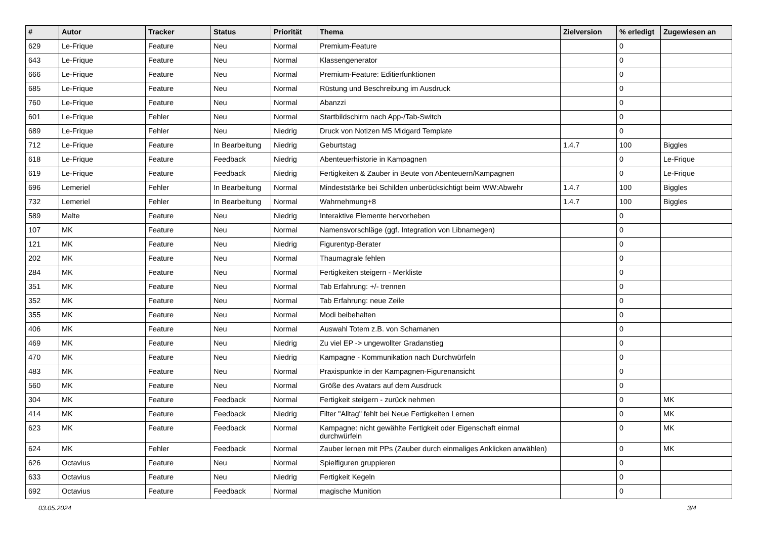| # | Autor | Tracker | Status | Priorität | Thema | Zielversion | % erledigt | Zugewiesen an |
| --- | --- | --- | --- | --- | --- | --- | --- | --- |
| 629 | Le-Frique | Feature | Neu | Normal | Premium-Feature | | 0 | |
| 643 | Le-Frique | Feature | Neu | Normal | Klassengenerator | | 0 | |
| 666 | Le-Frique | Feature | Neu | Normal | Premium-Feature: Editierfunktionen | | 0 | |
| 685 | Le-Frique | Feature | Neu | Normal | Rüstung und Beschreibung im Ausdruck | | 0 | |
| 760 | Le-Frique | Feature | Neu | Normal | Abanzzi | | 0 | |
| 601 | Le-Frique | Fehler | Neu | Normal | Startbildschirm nach App-/Tab-Switch | | 0 | |
| 689 | Le-Frique | Fehler | Neu | Niedrig | Druck von Notizen M5 Midgard Template | | 0 | |
| 712 | Le-Frique | Feature | In Bearbeitung | Niedrig | Geburtstag | 1.4.7 | 100 | Biggles |
| 618 | Le-Frique | Feature | Feedback | Niedrig | Abenteuerhistorie in Kampagnen | | 0 | Le-Frique |
| 619 | Le-Frique | Feature | Feedback | Niedrig | Fertigkeiten & Zauber in Beute von Abenteuern/Kampagnen | | 0 | Le-Frique |
| 696 | Lemeriel | Fehler | In Bearbeitung | Normal | Mindeststärke bei Schilden unberücksichtigt beim WW:Abwehr | 1.4.7 | 100 | Biggles |
| 732 | Lemeriel | Fehler | In Bearbeitung | Normal | Wahrnehmung+8 | 1.4.7 | 100 | Biggles |
| 589 | Malte | Feature | Neu | Niedrig | Interaktive Elemente hervorheben | | 0 | |
| 107 | MK | Feature | Neu | Normal | Namensvorschläge (ggf. Integration von Libnamegen) | | 0 | |
| 121 | MK | Feature | Neu | Niedrig | Figurentyp-Berater | | 0 | |
| 202 | MK | Feature | Neu | Normal | Thaumagrale fehlen | | 0 | |
| 284 | MK | Feature | Neu | Normal | Fertigkeiten steigern - Merkliste | | 0 | |
| 351 | MK | Feature | Neu | Normal | Tab Erfahrung: +/- trennen | | 0 | |
| 352 | MK | Feature | Neu | Normal | Tab Erfahrung: neue Zeile | | 0 | |
| 355 | MK | Feature | Neu | Normal | Modi beibehalten | | 0 | |
| 406 | MK | Feature | Neu | Normal | Auswahl Totem z.B. von Schamanen | | 0 | |
| 469 | MK | Feature | Neu | Niedrig | Zu viel EP -> ungewollter Gradanstieg | | 0 | |
| 470 | MK | Feature | Neu | Niedrig | Kampagne - Kommunikation nach Durchwürfeln | | 0 | |
| 483 | MK | Feature | Neu | Normal | Praxispunkte in der Kampagnen-Figurenansicht | | 0 | |
| 560 | MK | Feature | Neu | Normal | Größe des Avatars auf dem Ausdruck | | 0 | |
| 304 | MK | Feature | Feedback | Normal | Fertigkeit steigern - zurück nehmen | | 0 | MK |
| 414 | MK | Feature | Feedback | Niedrig | Filter "Alltag" fehlt bei Neue Fertigkeiten Lernen | | 0 | MK |
| 623 | MK | Feature | Feedback | Normal | Kampagne: nicht gewählte Fertigkeit oder Eigenschaft einmal durchwürfeln | | 0 | MK |
| 624 | MK | Fehler | Feedback | Normal | Zauber lernen mit PPs (Zauber durch einmaliges Anklicken anwählen) | | 0 | MK |
| 626 | Octavius | Feature | Neu | Normal | Spielfiguren gruppieren | | 0 | |
| 633 | Octavius | Feature | Neu | Niedrig | Fertigkeit Kegeln | | 0 | |
| 692 | Octavius | Feature | Feedback | Normal | magische Munition | | 0 | |
03.05.2024 3/4